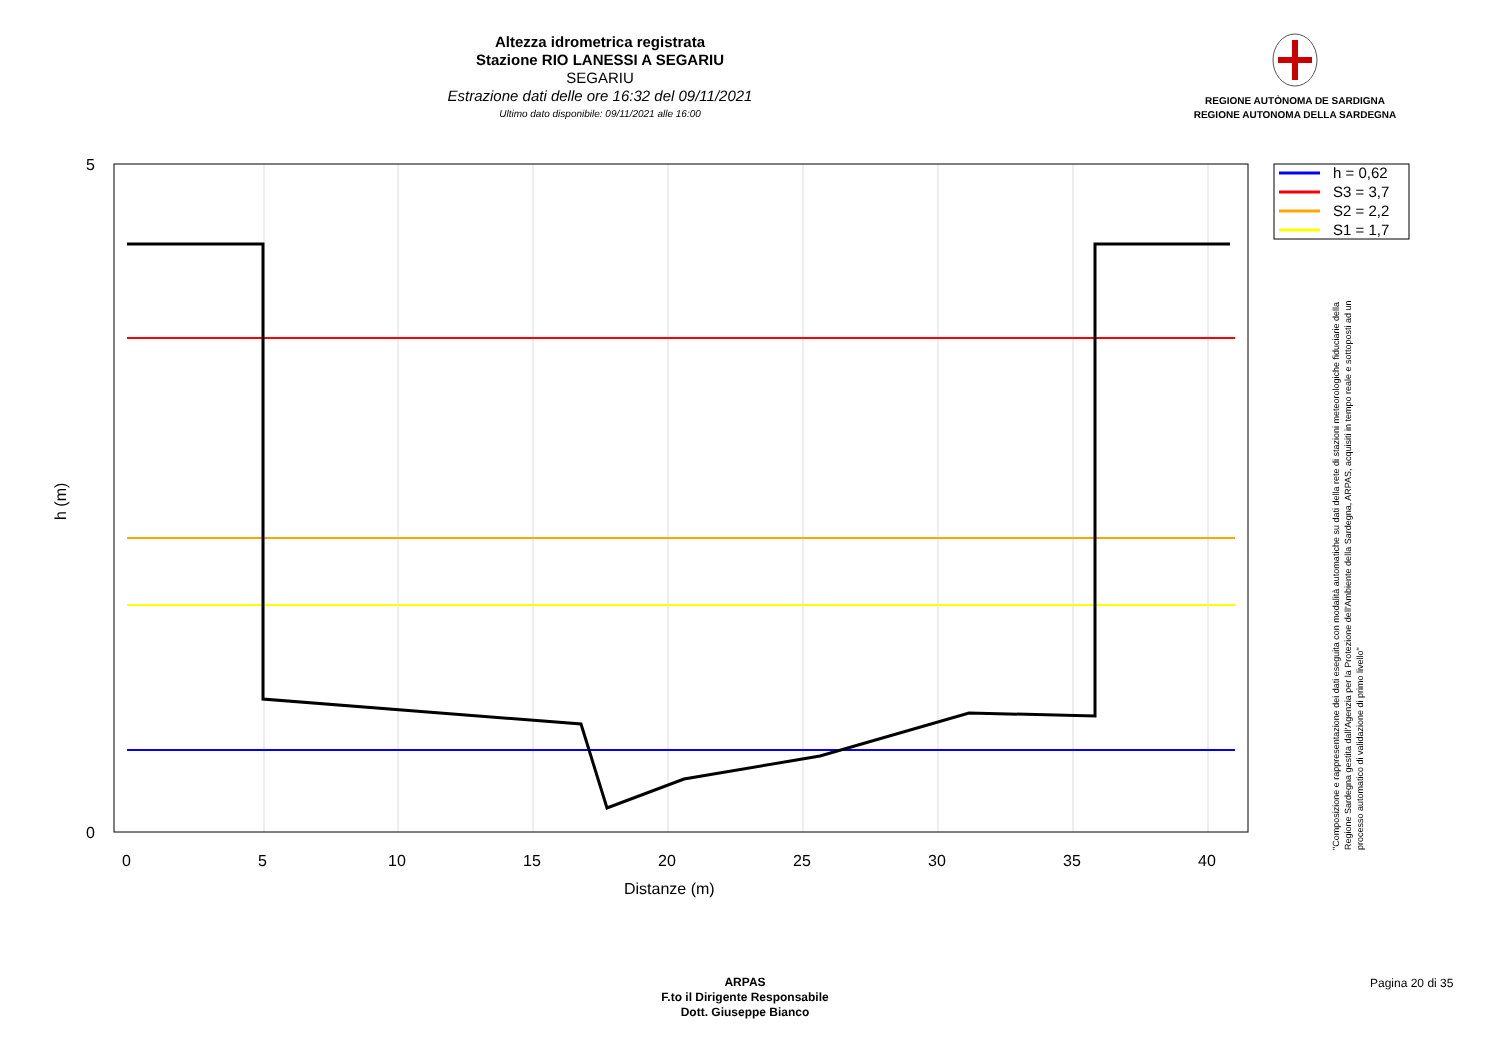Altezza idrometrica registrata
Stazione RIO LANESSI A SEGARIU
SEGARIU
Estrazione dati delle ore 16:32 del 09/11/2021
Ultimo dato disponibile: 09/11/2021 alle 16:00
REGIONE AUTÒNOMA DE SARDIGNA
REGIONE AUTONOMA DELLA SARDEGNA
5
0
0
5
10
15
20
25
30
35
40
Distanze (m)
h (m)
h = 0,62
S3 = 3,7
S2 = 2,2
S1 = 1,7
"Composizione e rappresentazione dei dati eseguita con modalità automatiche su dati della rete di stazioni meteorologiche fiduciarie della Regione Sardegna gestita dall'Agenzia per la Protezione dell'Ambiente della Sardegna, ARPAS, acquisiti in tempo reale e sottoposti ad un processo automatico di validazione di primo livello"
ARPAS
F.to il Dirigente Responsabile
Dott. Giuseppe Bianco
Pagina 20 di 35